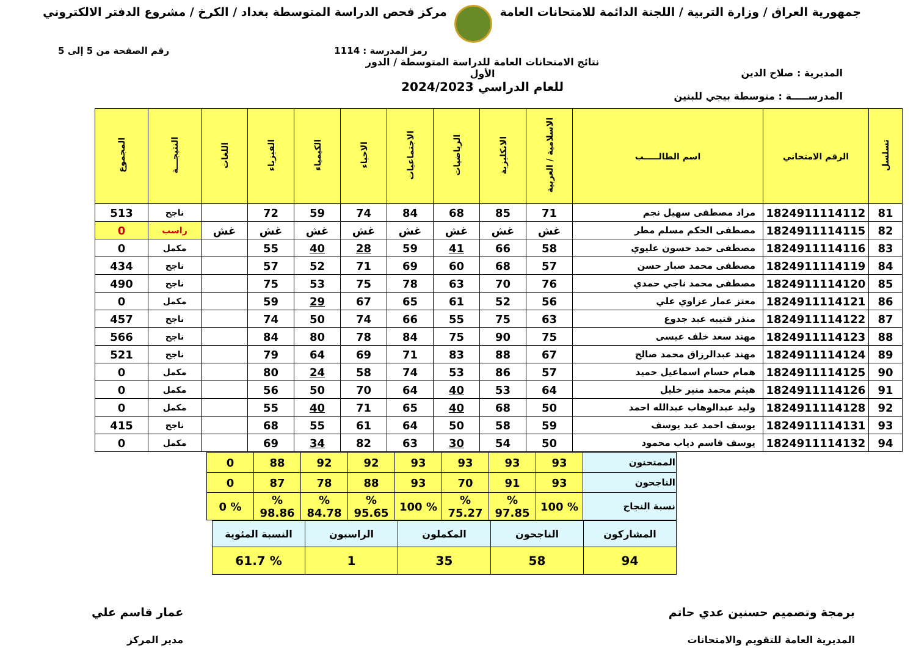جمهورية العراق / وزارة التربية / اللجنة الدائمة للامتحانات العامة
مركز فحص الدراسة المتوسطة بغداد / الكرخ / مشروع الدفتر الالكتروني
رمز المدرسة : 1114 رقم الصفحة من 5 إلى 5
المديرية : صلاح الدين
المدرســـــة : متوسطة بيجي للبنين
نتائج الامتحانات العامة للدراسة المتوسطة / الدور الأول
للعام الدراسي 2024/2023
| تسلسل | الرقم الامتحاني | اسم الطالـــــب | الاسلامية / العربية | الانكليزية | الرياضيات | الاجتماعيات | الاحياء | الكيمياء | الفيزياء | اللغات | النتيجـــة | المجموع |
| --- | --- | --- | --- | --- | --- | --- | --- | --- | --- | --- | --- | --- |
| 81 | 1824911114112 | مراد مصطفى سهيل نجم | 71 | 85 | 68 | 84 | 74 | 59 | 72 | | ناجح | 513 |
| 82 | 1824911114115 | مصطفى الحكم مسلم مطر | غش | غش | غش | غش | غش | غش | غش | غش | راسب | 0 |
| 83 | 1824911114116 | مصطفى حمد حسون عليوي | 58 | 66 | 41 | 59 | 28 | 40 | 55 | | مكمل | 0 |
| 84 | 1824911114119 | مصطفى محمد صبار حسن | 57 | 68 | 60 | 69 | 71 | 52 | 57 | | ناجح | 434 |
| 85 | 1824911114120 | مصطفى محمد ناجي حمدي | 76 | 70 | 63 | 78 | 75 | 53 | 75 | | ناجح | 490 |
| 86 | 1824911114121 | معتز عمار عزاوي علي | 56 | 52 | 61 | 65 | 67 | 29 | 59 | | مكمل | 0 |
| 87 | 1824911114122 | منذر قتيبه عبد جدوع | 63 | 75 | 55 | 66 | 74 | 50 | 74 | | ناجح | 457 |
| 88 | 1824911114123 | مهند سعد خلف عيسى | 75 | 90 | 75 | 84 | 78 | 80 | 84 | | ناجح | 566 |
| 89 | 1824911114124 | مهند عبدالرزاق محمد صالح | 67 | 88 | 83 | 71 | 69 | 64 | 79 | | ناجح | 521 |
| 90 | 1824911114125 | همام حسام اسماعيل حميد | 57 | 86 | 53 | 74 | 58 | 24 | 80 | | مكمل | 0 |
| 91 | 1824911114126 | هيثم محمد منير خليل | 64 | 53 | 40 | 64 | 70 | 50 | 56 | | مكمل | 0 |
| 92 | 1824911114128 | وليد عبدالوهاب عبدالله احمد | 50 | 68 | 40 | 65 | 71 | 40 | 55 | | مكمل | 0 |
| 93 | 1824911114131 | يوسف احمد عيد يوسف | 59 | 58 | 50 | 64 | 61 | 55 | 68 | | ناجح | 415 |
| 94 | 1824911114132 | يوسف قاسم دياب محمود | 50 | 54 | 30 | 63 | 82 | 34 | 69 | | مكمل | 0 |
| الممتحنون | 93 | 93 | 93 | 93 | 92 | 92 | 88 | 0 |
| الناجحون | 93 | 91 | 70 | 93 | 88 | 78 | 87 | 0 |
| نسبة النجاح | % 100 | % 97.85 | % 75.27 | % 100 | % 95.65 | % 84.78 | % 98.86 | % 0 |
| المشاركون | الناجحون | المكملون | الراسبون | النسبة المئوية |
| 94 | 58 | 35 | 1 | % 61.7 |
برمجة وتصميم حسنين عدي حاتم
المديرية العامة للتقويم والامتحانات
عمار قاسم علي
مدير المركز